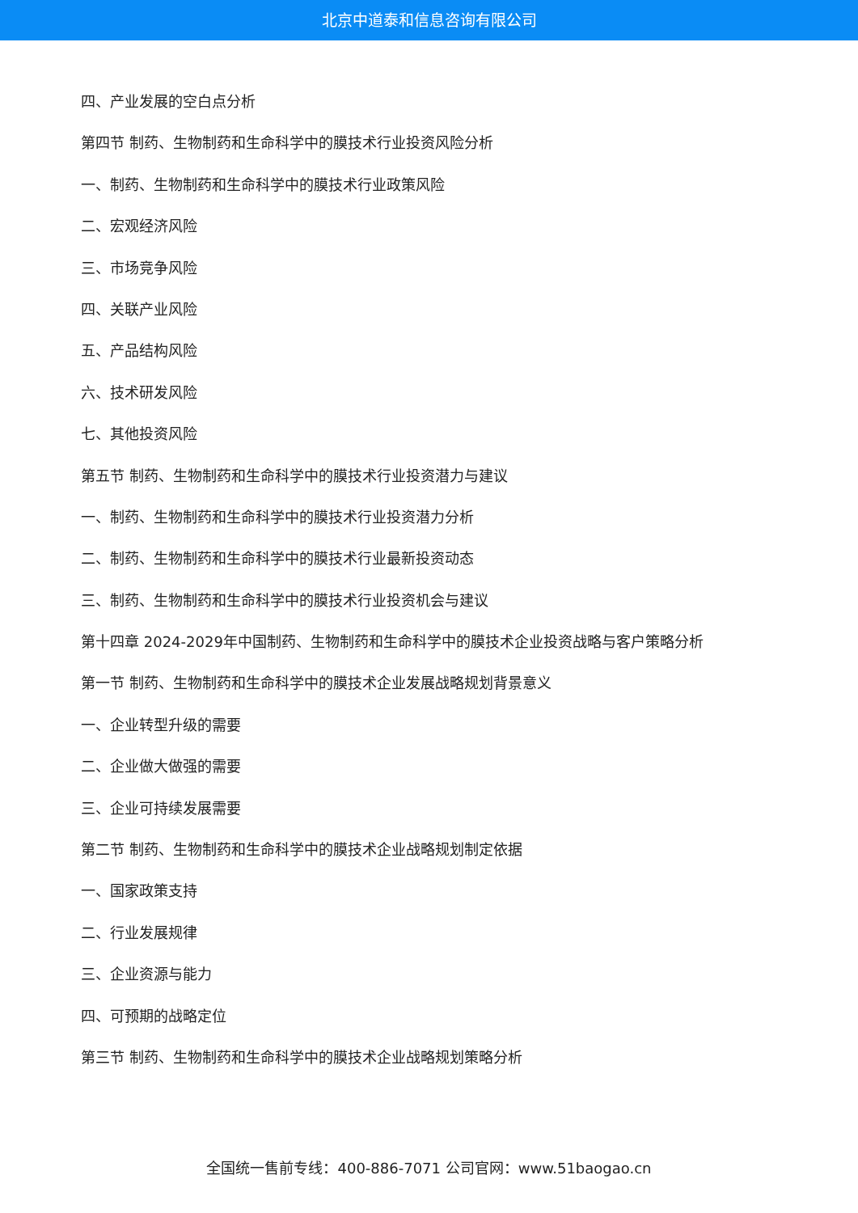北京中道泰和信息咨询有限公司
四、产业发展的空白点分析
第四节 制药、生物制药和生命科学中的膜技术行业投资风险分析
一、制药、生物制药和生命科学中的膜技术行业政策风险
二、宏观经济风险
三、市场竞争风险
四、关联产业风险
五、产品结构风险
六、技术研发风险
七、其他投资风险
第五节 制药、生物制药和生命科学中的膜技术行业投资潜力与建议
一、制药、生物制药和生命科学中的膜技术行业投资潜力分析
二、制药、生物制药和生命科学中的膜技术行业最新投资动态
三、制药、生物制药和生命科学中的膜技术行业投资机会与建议
第十四章 2024-2029年中国制药、生物制药和生命科学中的膜技术企业投资战略与客户策略分析
第一节 制药、生物制药和生命科学中的膜技术企业发展战略规划背景意义
一、企业转型升级的需要
二、企业做大做强的需要
三、企业可持续发展需要
第二节 制药、生物制药和生命科学中的膜技术企业战略规划制定依据
一、国家政策支持
二、行业发展规律
三、企业资源与能力
四、可预期的战略定位
第三节 制药、生物制药和生命科学中的膜技术企业战略规划策略分析
全国统一售前专线：400-886-7071 公司官网：www.51baogao.cn